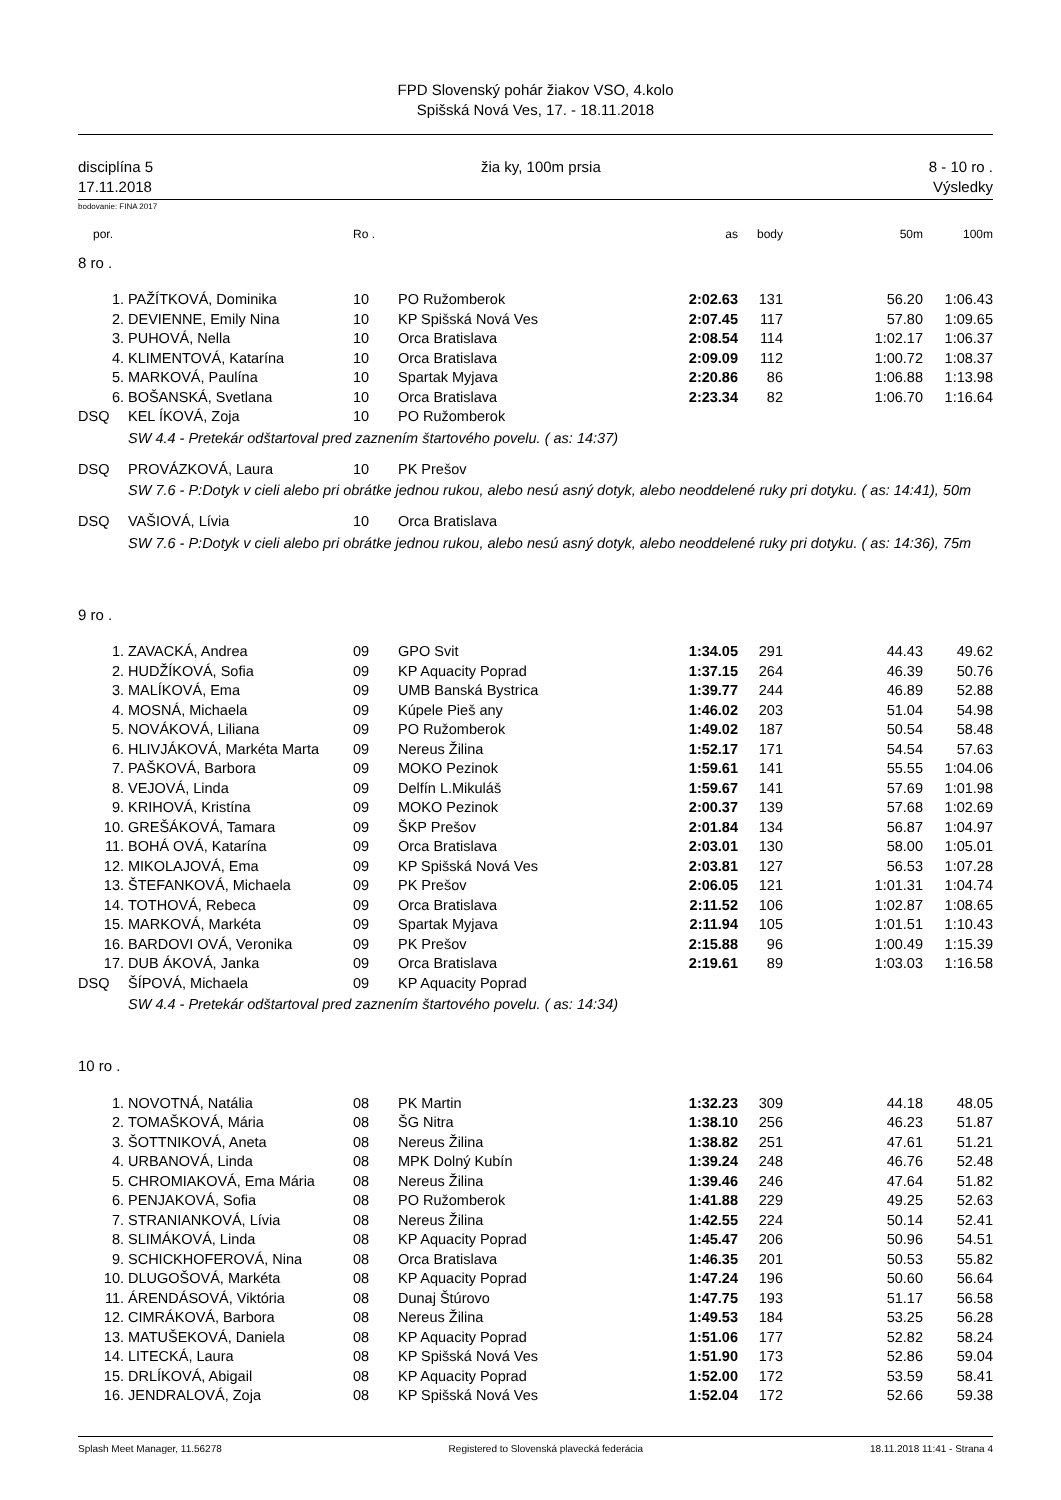FPD Slovenský pohár žiakov VSO, 4.kolo
Spišská Nová Ves, 17. - 18.11.2018
disciplína 5
17.11.2018 žia ky, 100m prsia 8 - 10 ro .
Výsledky
bodovanie: FINA 2017
| por. | | Ro . | | as | body | 50m | 100m |
| --- | --- | --- | --- | --- | --- | --- | --- |
| 8 ro . | | | | | | | |
| 1. | PAŽÍTKOVÁ, Dominika | 10 | PO Ružomberok | 2:02.63 | 131 | 56.20 | 1:06.43 |
| 2. | DEVIENNE, Emily Nina | 10 | KP Spišská Nová Ves | 2:07.45 | 117 | 57.80 | 1:09.65 |
| 3. | PUHOVÁ, Nella | 10 | Orca Bratislava | 2:08.54 | 114 | 1:02.17 | 1:06.37 |
| 4. | KLIMENTOVÁ, Katarína | 10 | Orca Bratislava | 2:09.09 | 112 | 1:00.72 | 1:08.37 |
| 5. | MARKOVÁ, Paulína | 10 | Spartak Myjava | 2:20.86 | 86 | 1:06.88 | 1:13.98 |
| 6. | BOŠANSKÁ, Svetlana | 10 | Orca Bratislava | 2:23.34 | 82 | 1:06.70 | 1:16.64 |
| DSQ | KEL ÍKOVÁ, Zoja | 10 | PO Ružomberok | | | | |
| SW 4.4 - Pretekár odštartoval pred zaznením štartového povelu. ( as: 14:37) | | | | | | | |
| DSQ | PROVÁZKOVÁ, Laura | 10 | PK Prešov | | | | |
| SW 7.6 - P:Dotyk v cieli alebo pri obrátke jednou rukou, alebo nesú asný dotyk, alebo neoddelené ruky pri dotyku. ( as: 14:41), 50m | | | | | | | |
| DSQ | VAŠIOVÁ, Lívia | 10 | Orca Bratislava | | | | |
| SW 7.6 - P:Dotyk v cieli alebo pri obrátke jednou rukou, alebo nesú asný dotyk, alebo neoddelené ruky pri dotyku. ( as: 14:36), 75m | | | | | | | |
| 9 ro . | | | | | | | |
| 1. | ZAVACKÁ, Andrea | 09 | GPO Svit | 1:34.05 | 291 | 44.43 | 49.62 |
| 2. | HUDŽÍKOVÁ, Sofia | 09 | KP Aquacity Poprad | 1:37.15 | 264 | 46.39 | 50.76 |
| 3. | MALÍKOVÁ, Ema | 09 | UMB Banská Bystrica | 1:39.77 | 244 | 46.89 | 52.88 |
| 4. | MOSNÁ, Michaela | 09 | Kúpele Pieš any | 1:46.02 | 203 | 51.04 | 54.98 |
| 5. | NOVÁKOVÁ, Liliana | 09 | PO Ružomberok | 1:49.02 | 187 | 50.54 | 58.48 |
| 6. | HLIVJÁKOVÁ, Markéta Marta | 09 | Nereus Žilina | 1:52.17 | 171 | 54.54 | 57.63 |
| 7. | PAŠKOVÁ, Barbora | 09 | MOKO Pezinok | 1:59.61 | 141 | 55.55 | 1:04.06 |
| 8. | VEJOVÁ, Linda | 09 | Delfín L.Mikuláš | 1:59.67 | 141 | 57.69 | 1:01.98 |
| 9. | KRIHOVÁ, Kristína | 09 | MOKO Pezinok | 2:00.37 | 139 | 57.68 | 1:02.69 |
| 10. | GREŠÁKOVÁ, Tamara | 09 | ŠKP Prešov | 2:01.84 | 134 | 56.87 | 1:04.97 |
| 11. | BOHÁ OVÁ, Katarína | 09 | Orca Bratislava | 2:03.01 | 130 | 58.00 | 1:05.01 |
| 12. | MIKOLAJOVÁ, Ema | 09 | KP Spišská Nová Ves | 2:03.81 | 127 | 56.53 | 1:07.28 |
| 13. | ŠTEFANKOVÁ, Michaela | 09 | PK Prešov | 2:06.05 | 121 | 1:01.31 | 1:04.74 |
| 14. | TOTHOVÁ, Rebeca | 09 | Orca Bratislava | 2:11.52 | 106 | 1:02.87 | 1:08.65 |
| 15. | MARKOVÁ, Markéta | 09 | Spartak Myjava | 2:11.94 | 105 | 1:01.51 | 1:10.43 |
| 16. | BARDOVI OVÁ, Veronika | 09 | PK Prešov | 2:15.88 | 96 | 1:00.49 | 1:15.39 |
| 17. | DUB ÁKOVÁ, Janka | 09 | Orca Bratislava | 2:19.61 | 89 | 1:03.03 | 1:16.58 |
| DSQ | ŠÍPOVÁ, Michaela | 09 | KP Aquacity Poprad | | | | |
| SW 4.4 - Pretekár odštartoval pred zaznením štartového povelu. ( as: 14:34) | | | | | | | |
| 10 ro . | | | | | | | |
| 1. | NOVOTNÁ, Natália | 08 | PK Martin | 1:32.23 | 309 | 44.18 | 48.05 |
| 2. | TOMAŠKOVÁ, Mária | 08 | ŠG Nitra | 1:38.10 | 256 | 46.23 | 51.87 |
| 3. | ŠOTTNIKOVÁ, Aneta | 08 | Nereus Žilina | 1:38.82 | 251 | 47.61 | 51.21 |
| 4. | URBANOVÁ, Linda | 08 | MPK Dolný Kubín | 1:39.24 | 248 | 46.76 | 52.48 |
| 5. | CHROMIAKOVÁ, Ema Mária | 08 | Nereus Žilina | 1:39.46 | 246 | 47.64 | 51.82 |
| 6. | PENJAKOVÁ, Sofia | 08 | PO Ružomberok | 1:41.88 | 229 | 49.25 | 52.63 |
| 7. | STRANIANKOVÁ, Lívia | 08 | Nereus Žilina | 1:42.55 | 224 | 50.14 | 52.41 |
| 8. | SLIMÁKOVÁ, Linda | 08 | KP Aquacity Poprad | 1:45.47 | 206 | 50.96 | 54.51 |
| 9. | SCHICKHOFEROVÁ, Nina | 08 | Orca Bratislava | 1:46.35 | 201 | 50.53 | 55.82 |
| 10. | DLUGOŠOVÁ, Markéta | 08 | KP Aquacity Poprad | 1:47.24 | 196 | 50.60 | 56.64 |
| 11. | ÁRENDÁSOVÁ, Viktória | 08 | Dunaj Štúrovo | 1:47.75 | 193 | 51.17 | 56.58 |
| 12. | CIMRÁKOVÁ, Barbora | 08 | Nereus Žilina | 1:49.53 | 184 | 53.25 | 56.28 |
| 13. | MATUŠEKOVÁ, Daniela | 08 | KP Aquacity Poprad | 1:51.06 | 177 | 52.82 | 58.24 |
| 14. | LITECKÁ, Laura | 08 | KP Spišská Nová Ves | 1:51.90 | 173 | 52.86 | 59.04 |
| 15. | DRLÍKOVÁ, Abigail | 08 | KP Aquacity Poprad | 1:52.00 | 172 | 53.59 | 58.41 |
| 16. | JENDRALOVÁ, Zoja | 08 | KP Spišská Nová Ves | 1:52.04 | 172 | 52.66 | 59.38 |
Splash Meet Manager, 11.56278 Registered to Slovenská plavecká federácia 18.11.2018 11:41 - Strana 4